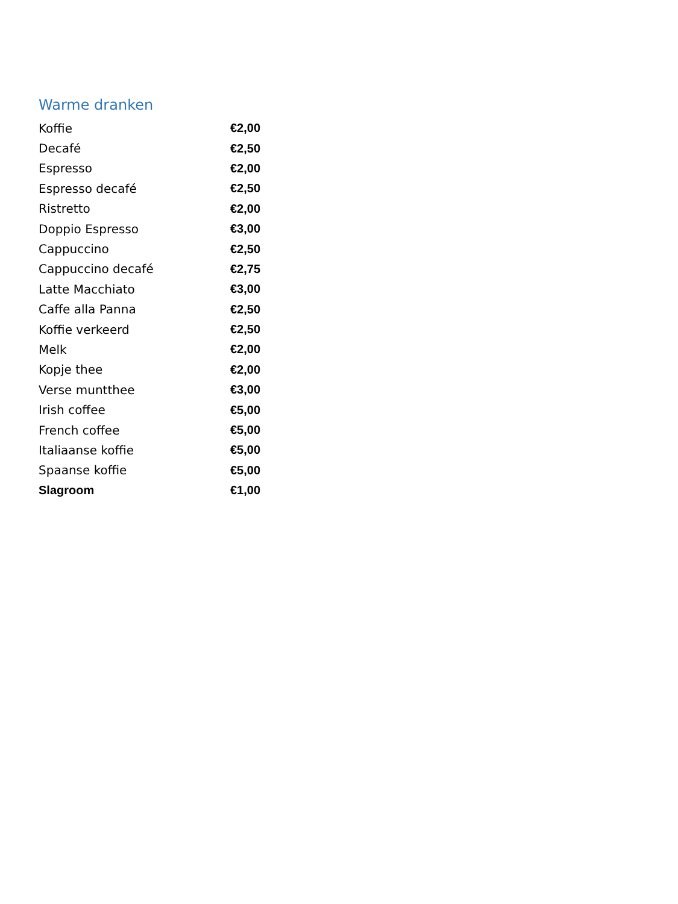Warme dranken
| Koffie | €2,00 |
| Decafé | €2,50 |
| Espresso | €2,00 |
| Espresso decafé | €2,50 |
| Ristretto | €2,00 |
| Doppio Espresso | €3,00 |
| Cappuccino | €2,50 |
| Cappuccino decafé | €2,75 |
| Latte Macchiato | €3,00 |
| Caffe alla Panna | €2,50 |
| Koffie verkeerd | €2,50 |
| Melk | €2,00 |
| Kopje thee | €2,00 |
| Verse muntthee | €3,00 |
| Irish coffee | €5,00 |
| French coffee | €5,00 |
| Italiaanse koffie | €5,00 |
| Spaanse koffie | €5,00 |
| Slagroom | €1,00 |